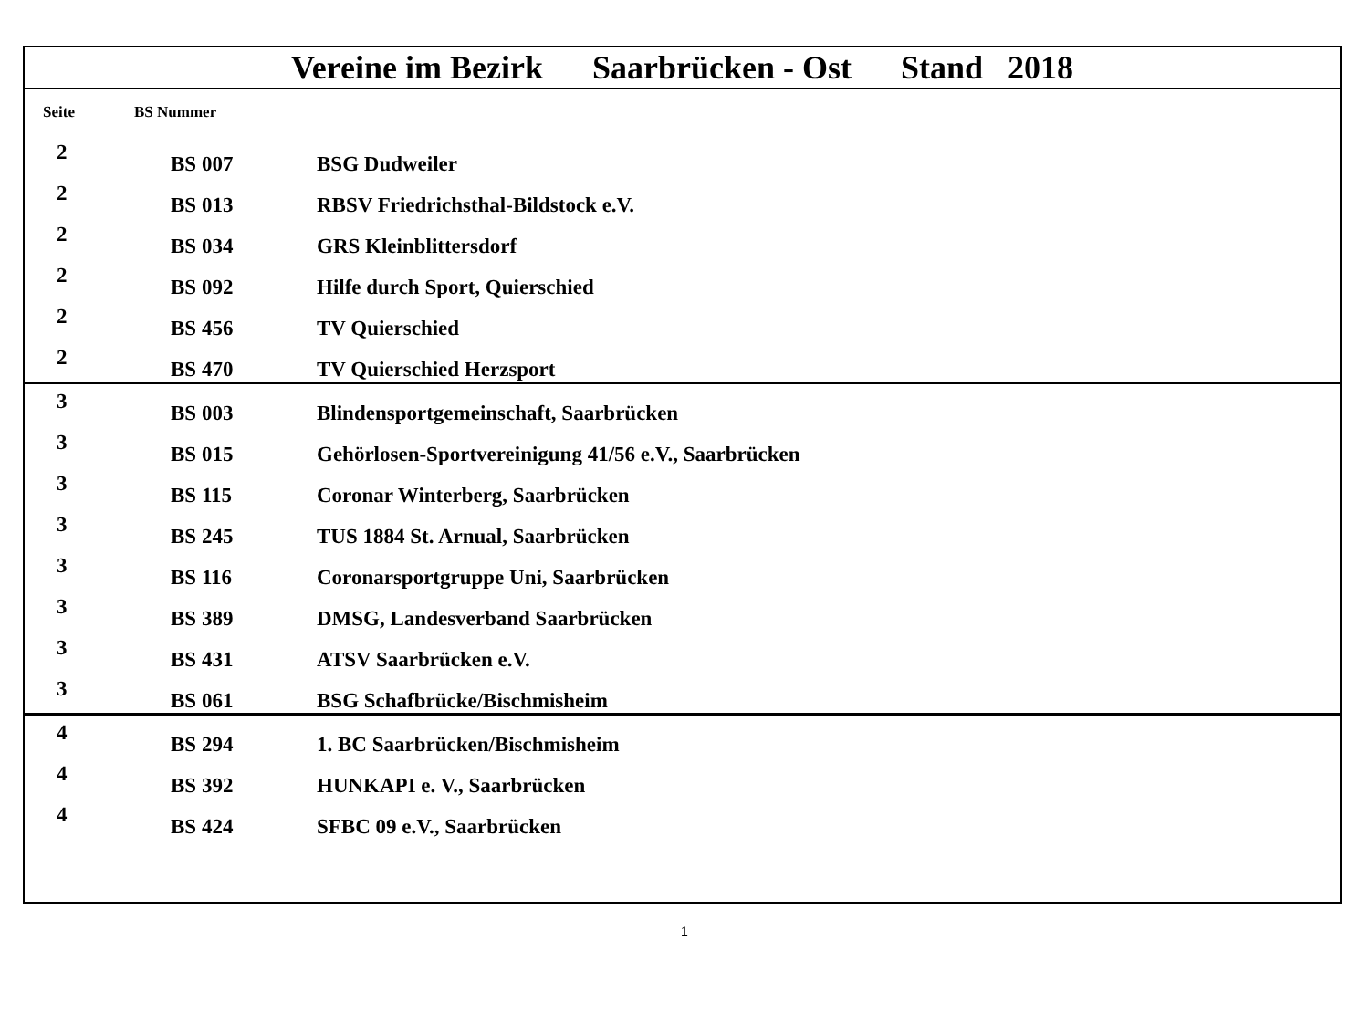| Vereine im Bezirk Saarbrücken - Ost Stand 2018 | | |
| --- | --- | --- |
| Seite | BS Nummer | |
| 2 | BS 007 | BSG Dudweiler |
| 2 | BS 013 | RBSV Friedrichsthal-Bildstock e.V. |
| 2 | BS 034 | GRS Kleinblittersdorf |
| 2 | BS 092 | Hilfe durch Sport, Quierschied |
| 2 | BS 456 | TV Quierschied |
| 2 | BS 470 | TV Quierschied Herzsport |
| 3 | BS 003 | Blindensportgemeinschaft, Saarbrücken |
| 3 | BS 015 | Gehörlosen-Sportvereinigung 41/56 e.V., Saarbrücken |
| 3 | BS 115 | Coronar Winterberg, Saarbrücken |
| 3 | BS 245 | TUS 1884 St. Arnual, Saarbrücken |
| 3 | BS 116 | Coronarsportgruppe Uni, Saarbrücken |
| 3 | BS 389 | DMSG, Landesverband Saarbrücken |
| 3 | BS 431 | ATSV Saarbrücken e.V. |
| 3 | BS 061 | BSG Schafbrücke/Bischmisheim |
| 4 | BS 294 | 1. BC Saarbrücken/Bischmisheim |
| 4 | BS 392 | HUNKAPI e. V., Saarbrücken |
| 4 | BS 424 | SFBC 09 e.V., Saarbrücken |
1